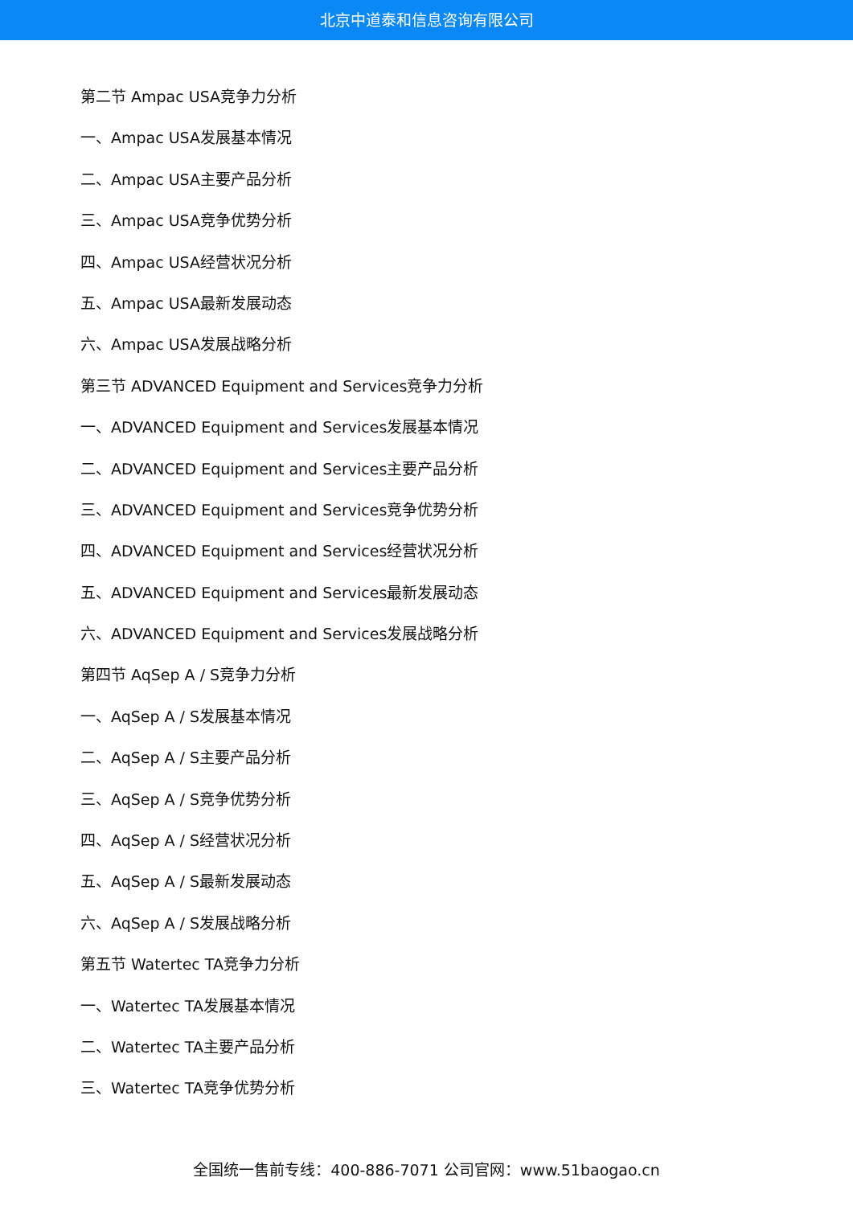北京中道泰和信息咨询有限公司
第二节 Ampac USA竞争力分析
一、Ampac USA发展基本情况
二、Ampac USA主要产品分析
三、Ampac USA竞争优势分析
四、Ampac USA经营状况分析
五、Ampac USA最新发展动态
六、Ampac USA发展战略分析
第三节 ADVANCED Equipment and Services竞争力分析
一、ADVANCED Equipment and Services发展基本情况
二、ADVANCED Equipment and Services主要产品分析
三、ADVANCED Equipment and Services竞争优势分析
四、ADVANCED Equipment and Services经营状况分析
五、ADVANCED Equipment and Services最新发展动态
六、ADVANCED Equipment and Services发展战略分析
第四节 AqSep A / S竞争力分析
一、AqSep A / S发展基本情况
二、AqSep A / S主要产品分析
三、AqSep A / S竞争优势分析
四、AqSep A / S经营状况分析
五、AqSep A / S最新发展动态
六、AqSep A / S发展战略分析
第五节 Watertec TA竞争力分析
一、Watertec TA发展基本情况
二、Watertec TA主要产品分析
三、Watertec TA竞争优势分析
全国统一售前专线：400-886-7071 公司官网：www.51baogao.cn